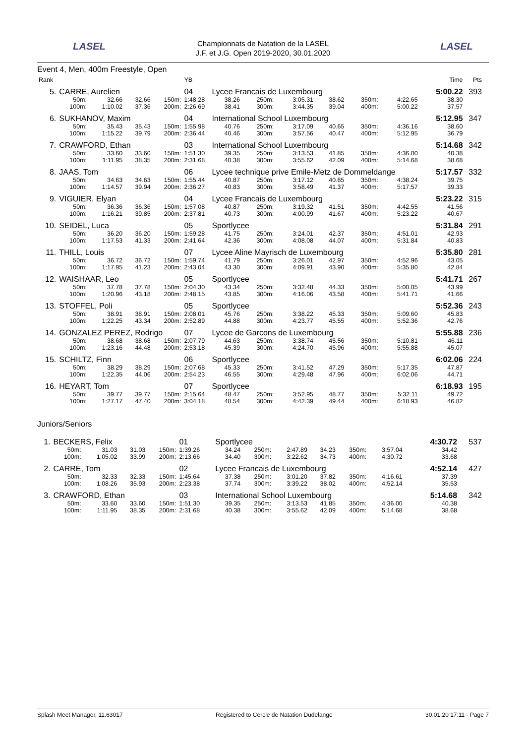LASEL
Championnats de Natation de la LASEL
J.F. et J.G. Open 2019-2020, 30.01.2020
LASEL
Event 4, Men, 400m Freestyle, Open
| Rank | | | | | YB | | | | | | | | | Time | Pts |
| 5. | CARRE, Aurelien | | | | 04 | Lycee Francais de Luxembourg | | | | | | | | 5:00.22 | 393 |
| | 50m: | 32.66 | 32.66 | 150m: | 1:48.28 | 38.26 | 250m: | 3:05.31 | 38.62 | 350m: | 4:22.65 | | | 38.30 | |
| | 100m: | 1:10.02 | 37.36 | 200m: | 2:26.69 | 38.41 | 300m: | 3:44.35 | 39.04 | 400m: | 5:00.22 | | | 37.57 | |
| 6. | SUKHANOV, Maxim | | | | 04 | International School Luxembourg | | | | | | | | 5:12.95 | 347 |
| | 50m: | 35.43 | 35.43 | 150m: | 1:55.98 | 40.76 | 250m: | 3:17.09 | 40.65 | 350m: | 4:36.16 | | | 38.60 | |
| | 100m: | 1:15.22 | 39.79 | 200m: | 2:36.44 | 40.46 | 300m: | 3:57.56 | 40.47 | 400m: | 5:12.95 | | | 36.79 | |
| 7. | CRAWFORD, Ethan | | | | 03 | International School Luxembourg | | | | | | | | 5:14.68 | 342 |
| | 50m: | 33.60 | 33.60 | 150m: | 1:51.30 | 39.35 | 250m: | 3:13.53 | 41.85 | 350m: | 4:36.00 | | | 40.38 | |
| | 100m: | 1:11.95 | 38.35 | 200m: | 2:31.68 | 40.38 | 300m: | 3:55.62 | 42.09 | 400m: | 5:14.68 | | | 38.68 | |
| 8. | JAAS, Tom | | | | 06 | Lycee technique prive Emile-Metz de Dommeldange | | | | | | | | 5:17.57 | 332 |
| | 50m: | 34.63 | 34.63 | 150m: | 1:55.44 | 40.87 | 250m: | 3:17.12 | 40.85 | 350m: | 4:38.24 | | | 39.75 | |
| | 100m: | 1:14.57 | 39.94 | 200m: | 2:36.27 | 40.83 | 300m: | 3:58.49 | 41.37 | 400m: | 5:17.57 | | | 39.33 | |
| 9. | VIGUIER, Elyan | | | | 04 | Lycee Francais de Luxembourg | | | | | | | | 5:23.22 | 315 |
| | 50m: | 36.36 | 36.36 | 150m: | 1:57.08 | 40.87 | 250m: | 3:19.32 | 41.51 | 350m: | 4:42.55 | | | 41.56 | |
| | 100m: | 1:16.21 | 39.85 | 200m: | 2:37.81 | 40.73 | 300m: | 4:00.99 | 41.67 | 400m: | 5:23.22 | | | 40.67 | |
| 10. | SEIDEL, Luca | | | | 05 | Sportlycee | | | | | | | | 5:31.84 | 291 |
| | 50m: | 36.20 | 36.20 | 150m: | 1:59.28 | 41.75 | 250m: | 3:24.01 | 42.37 | 350m: | 4:51.01 | | | 42.93 | |
| | 100m: | 1:17.53 | 41.33 | 200m: | 2:41.64 | 42.36 | 300m: | 4:08.08 | 44.07 | 400m: | 5:31.84 | | | 40.83 | |
| 11. | THILL, Louis | | | | 07 | Lycee Aline Mayrisch de Luxembourg | | | | | | | | 5:35.80 | 281 |
| | 50m: | 36.72 | 36.72 | 150m: | 1:59.74 | 41.79 | 250m: | 3:26.01 | 42.97 | 350m: | 4:52.96 | | | 43.05 | |
| | 100m: | 1:17.95 | 41.23 | 200m: | 2:43.04 | 43.30 | 300m: | 4:09.91 | 43.90 | 400m: | 5:35.80 | | | 42.84 | |
| 12. | WAISHAAR, Leo | | | | 05 | Sportlycee | | | | | | | | 5:41.71 | 267 |
| | 50m: | 37.78 | 37.78 | 150m: | 2:04.30 | 43.34 | 250m: | 3:32.48 | 44.33 | 350m: | 5:00.05 | | | 43.99 | |
| | 100m: | 1:20.96 | 43.18 | 200m: | 2:48.15 | 43.85 | 300m: | 4:16.06 | 43.58 | 400m: | 5:41.71 | | | 41.66 | |
| 13. | STOFFEL, Poli | | | | 05 | Sportlycee | | | | | | | | 5:52.36 | 243 |
| | 50m: | 38.91 | 38.91 | 150m: | 2:08.01 | 45.76 | 250m: | 3:38.22 | 45.33 | 350m: | 5:09.60 | | | 45.83 | |
| | 100m: | 1:22.25 | 43.34 | 200m: | 2:52.89 | 44.88 | 300m: | 4:23.77 | 45.55 | 400m: | 5:52.36 | | | 42.76 | |
| 14. | GONZALEZ PEREZ, Rodrigo | | | | 07 | Lycee de Garcons de Luxembourg | | | | | | | | 5:55.88 | 236 |
| | 50m: | 38.68 | 38.68 | 150m: | 2:07.79 | 44.63 | 250m: | 3:38.74 | 45.56 | 350m: | 5:10.81 | | | 46.11 | |
| | 100m: | 1:23.16 | 44.48 | 200m: | 2:53.18 | 45.39 | 300m: | 4:24.70 | 45.96 | 400m: | 5:55.88 | | | 45.07 | |
| 15. | SCHILTZ, Finn | | | | 06 | Sportlycee | | | | | | | | 6:02.06 | 224 |
| | 50m: | 38.29 | 38.29 | 150m: | 2:07.68 | 45.33 | 250m: | 3:41.52 | 47.29 | 350m: | 5:17.35 | | | 47.87 | |
| | 100m: | 1:22.35 | 44.06 | 200m: | 2:54.23 | 46.55 | 300m: | 4:29.48 | 47.96 | 400m: | 6:02.06 | | | 44.71 | |
| 16. | HEYART, Tom | | | | 07 | Sportlycee | | | | | | | | 6:18.93 | 195 |
| | 50m: | 39.77 | 39.77 | 150m: | 2:15.64 | 48.47 | 250m: | 3:52.95 | 48.77 | 350m: | 5:32.11 | | | 49.72 | |
| | 100m: | 1:27.17 | 47.40 | 200m: | 3:04.18 | 48.54 | 300m: | 4:42.39 | 49.44 | 400m: | 6:18.93 | | | 46.82 | |
Juniors/Seniors
| 1. | BECKERS, Felix | | | | 01 | Sportlycee | | | | | | | | 4:30.72 | 537 |
| | 50m: | 31.03 | 31.03 | 150m: | 1:39.26 | 34.24 | 250m: | 2:47.89 | 34.23 | 350m: | 3:57.04 | | | 34.42 | |
| | 100m: | 1:05.02 | 33.99 | 200m: | 2:13.66 | 34.40 | 300m: | 3:22.62 | 34.73 | 400m: | 4:30.72 | | | 33.68 | |
| 2. | CARRE, Tom | | | | 02 | Lycee Francais de Luxembourg | | | | | | | | 4:52.14 | 427 |
| | 50m: | 32.33 | 32.33 | 150m: | 1:45.64 | 37.38 | 250m: | 3:01.20 | 37.82 | 350m: | 4:16.61 | | | 37.39 | |
| | 100m: | 1:08.26 | 35.93 | 200m: | 2:23.38 | 37.74 | 300m: | 3:39.22 | 38.02 | 400m: | 4:52.14 | | | 35.53 | |
| 3. | CRAWFORD, Ethan | | | | 03 | International School Luxembourg | | | | | | | | 5:14.68 | 342 |
| | 50m: | 33.60 | 33.60 | 150m: | 1:51.30 | 39.35 | 250m: | 3:13.53 | 41.85 | 350m: | 4:36.00 | | | 40.38 | |
| | 100m: | 1:11.95 | 38.35 | 200m: | 2:31.68 | 40.38 | 300m: | 3:55.62 | 42.09 | 400m: | 5:14.68 | | | 38.68 | |
Splash Meet Manager, 11.63017 Registered to Cercle de Natation Dudelange 30.01.20 17:11 - Page 7